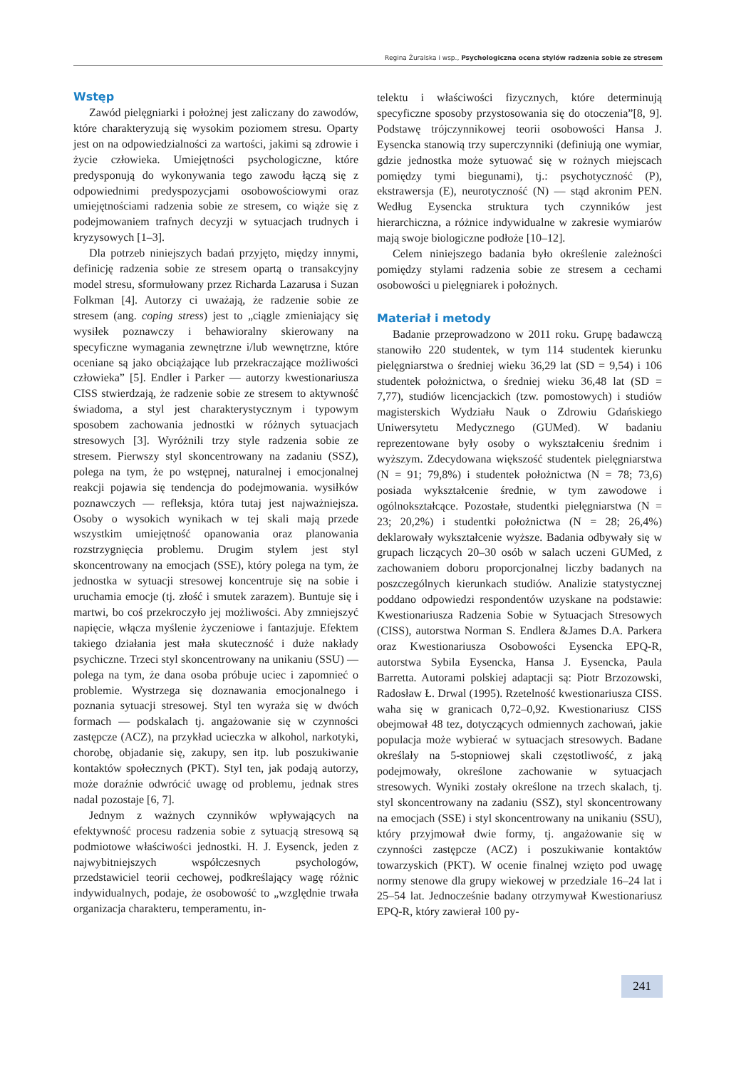Regina Żuralska i wsp., Psychologiczna ocena stylów radzenia sobie ze stresem
Wstęp
Zawód pielęgniarki i położnej jest zaliczany do zawodów, które charakteryzują się wysokim poziomem stresu. Oparty jest on na odpowiedzialności za wartości, jakimi są zdrowie i życie człowieka. Umiejętności psychologiczne, które predysponują do wykonywania tego zawodu łączą się z odpowiednimi predyspozycjami osobowościowymi oraz umiejętnościami radzenia sobie ze stresem, co wiąże się z podejmowaniem trafnych decyzji w sytuacjach trudnych i kryzysowych [1–3].
Dla potrzeb niniejszych badań przyjęto, między innymi, definicję radzenia sobie ze stresem opartą o transakcyjny model stresu, sformułowany przez Richarda Lazarusa i Suzan Folkman [4]. Autorzy ci uważają, że radzenie sobie ze stresem (ang. coping stress) jest to „ciągle zmieniający się wysiłek poznawczy i behawioralny skierowany na specyficzne wymagania zewnętrzne i/lub wewnętrzne, które oceniane są jako obciążające lub przekraczające możliwości człowieka” [5]. Endler i Parker — autorzy kwestionariusza CISS stwierdzają, że radzenie sobie ze stresem to aktywność świadoma, a styl jest charakterystycznym i typowym sposobem zachowania jednostki w różnych sytuacjach stresowych [3]. Wyróżnili trzy style radzenia sobie ze stresem. Pierwszy styl skoncentrowany na zadaniu (SSZ), polega na tym, że po wstępnej, naturalnej i emocjonalnej reakcji pojawia się tendencja do podejmowania. wysiłków poznawczych — refleksja, która tutaj jest najważniejsza. Osoby o wysokich wynikach w tej skali mają przede wszystkim umiejętność opanowania oraz planowania rozstrzygnięcia problemu. Drugim stylem jest styl skoncentrowany na emocjach (SSE), który polega na tym, że jednostka w sytuacji stresowej koncentruje się na sobie i uruchamia emocje (tj. złość i smutek zarazem). Buntuje się i martwi, bo coś przekroczyło jej możliwości. Aby zmniejszyć napięcie, włącza myślenie życzeniowe i fantazjuje. Efektem takiego działania jest mała skuteczność i duże nakłady psychiczne. Trzeci styl skoncentrowany na unikaniu (SSU) — polega na tym, że dana osoba próbuje uciec i zapomnieć o problemie. Wystrzega się doznawania emocjonalnego i poznania sytuacji stresowej. Styl ten wyraża się w dwóch formach — podskalach tj. angażowanie się w czynności zastępcze (ACZ), na przykład ucieczka w alkohol, narkotyki, chorobę, objadanie się, zakupy, sen itp. lub poszukiwanie kontaktów społecznych (PKT). Styl ten, jak podają autorzy, może doraźnie odwrócić uwagę od problemu, jednak stres nadal pozostaje [6, 7].
Jednym z ważnych czynników wpływających na efektywność procesu radzenia sobie z sytuacją stresową są podmiotowe właściwości jednostki. H. J. Eysenck, jeden z najwybitniejszych współczesnych psychologów, przedstawiciel teorii cechowej, podkreślający wagę różnic indywidualnych, podaje, że osobowość to „względnie trwała organizacja charakteru, temperamentu, in-
telektu i właściwości fizycznych, które determinują specyficzne sposoby przystosowania się do otoczenia”[8, 9]. Podstawę trójczynnikowej teorii osobowości Hansa J. Eysencka stanowią trzy superczynniki (definiują one wymiar, gdzie jednostka może sytuować się w rożnych miejscach pomiędzy tymi biegunami), tj.: psychotyczność (P), ekstrawersja (E), neurotyczność (N) — stąd akronim PEN. Według Eysencka struktura tych czynników jest hierarchiczna, a różnice indywidualne w zakresie wymiarów mają swoje biologiczne podłoże [10–12].
Celem niniejszego badania było określenie zależności pomiędzy stylami radzenia sobie ze stresem a cechami osobowości u pielęgniarek i położnych.
Materiał i metody
Badanie przeprowadzono w 2011 roku. Grupę badawczą stanowiło 220 studentek, w tym 114 studentek kierunku pielęgniarstwa o średniej wieku 36,29 lat (SD = 9,54) i 106 studentek położnictwa, o średniej wieku 36,48 lat (SD = 7,77), studiów licencjackich (tzw. pomostowych) i studiów magisterskich Wydziału Nauk o Zdrowiu Gdańskiego Uniwersytetu Medycznego (GUMed). W badaniu reprezentowane były osoby o wykształceniu średnim i wyższym. Zdecydowana większość studentek pielęgniarstwa (N = 91; 79,8%) i studentek położnictwa (N = 78; 73,6) posiada wykształcenie średnie, w tym zawodowe i ogólnokształcące. Pozostałe, studentki pielęgniarstwa (N = 23; 20,2%) i studentki położnictwa (N = 28; 26,4%) deklarowały wykształcenie wyższe. Badania odbywały się w grupach liczących 20–30 osób w salach uczeni GUMed, z zachowaniem doboru proporcjonalnej liczby badanych na poszczególnych kierunkach studiów. Analizie statystycznej poddano odpowiedzi respondentów uzyskane na podstawie: Kwestionariusza Radzenia Sobie w Sytuacjach Stresowych (CISS), autorstwa Norman S. Endlera &James D.A. Parkera oraz Kwestionariusza Osobowości Eysencka EPQ-R, autorstwa Sybila Eysencka, Hansa J. Eysencka, Paula Barretta. Autorami polskiej adaptacji są: Piotr Brzozowski, Radosław Ł. Drwal (1995). Rzetelność kwestionariusza CISS. waha się w granicach 0,72–0,92. Kwestionariusz CISS obejmował 48 tez, dotyczących odmiennych zachowań, jakie populacja może wybierać w sytuacjach stresowych. Badane określały na 5-stopniowej skali częstotliwość, z jaką podejmowały, określone zachowanie w sytuacjach stresowych. Wyniki zostały określone na trzech skalach, tj. styl skoncentrowany na zadaniu (SSZ), styl skoncentrowany na emocjach (SSE) i styl skoncentrowany na unikaniu (SSU), który przyjmował dwie formy, tj. angażowanie się w czynności zastępcze (ACZ) i poszukiwanie kontaktów towarzyskich (PKT). W ocenie finalnej wzięto pod uwagę normy stenowe dla grupy wiekowej w przedziale 16–24 lat i 25–54 lat. Jednocześnie badany otrzymywał Kwestionariusz EPQ-R, który zawierał 100 py-
241